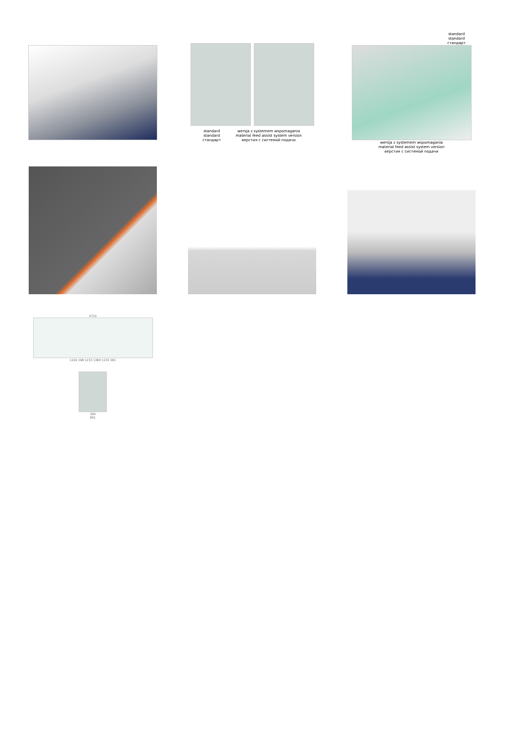standard
standard
стандарт
wersja z systemem wspomagania
material feed assist system version
верстия с системой подачи
standard
standard
стандарт
wersja z systemem wspomagania
material feed assist system version
верстия с системой подачи
4710
1226 198 1233 1380 1233 381
390
891